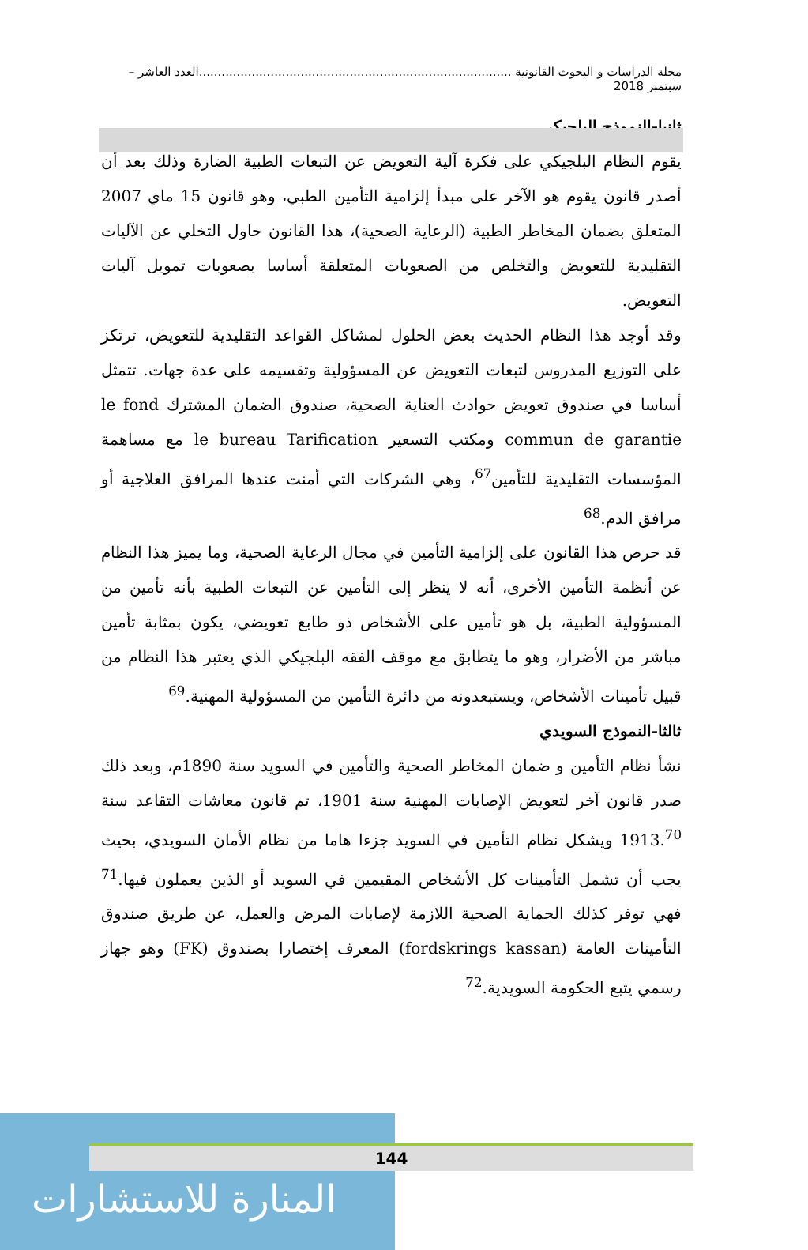مجلة الدراسات و البحوث القانونية ...................................................................................العدد العاشر – سبتمبر 2018
ثانيا-النموذج البلجيكي
يقوم النظام البلجيكي على فكرة آلية التعويض عن التبعات الطبية الضارة وذلك بعد أن أصدر قانون يقوم هو الآخر على مبدأ إلزامية التأمين الطبي، وهو قانون 15 ماي 2007 المتعلق بضمان المخاطر الطبية (الرعاية الصحية)، هذا القانون حاول التخلي عن الآليات التقليدية للتعويض والتخلص من الصعوبات المتعلقة أساسا بصعوبات تمويل آليات التعويض.
وقد أوجد هذا النظام الحديث بعض الحلول لمشاكل القواعد التقليدية للتعويض، ترتكز على التوزيع المدروس لتبعات التعويض عن المسؤولية وتقسيمه على عدة جهات. تتمثل أساسا في صندوق تعويض حوادث العناية الصحية، صندوق الضمان المشترك le fond commun de garantie ومكتب التسعير le bureau Tarification مع مساهمة المؤسسات التقليدية للتأمين<sup>67</sup>، وهي الشركات التي أمنت عندها المرافق العلاجية أو مرافق الدم.<sup>68</sup>
قد حرص هذا القانون على إلزامية التأمين في مجال الرعاية الصحية، وما يميز هذا النظام عن أنظمة التأمين الأخرى، أنه لا ينظر إلى التأمين عن التبعات الطبية بأنه تأمين من المسؤولية الطبية، بل هو تأمين على الأشخاص ذو طابع تعويضي، يكون بمثابة تأمين مباشر من الأضرار، وهو ما يتطابق مع موقف الفقه البلجيكي الذي يعتبر هذا النظام من قبيل تأمينات الأشخاص، ويستبعدونه من دائرة التأمين من المسؤولية المهنية.<sup>69</sup>
ثالثا-النموذج السويدي
نشأ نظام التأمين و ضمان المخاطر الصحية والتأمين في السويد سنة 1890م، وبعد ذلك صدر قانون آخر لتعويض الإصابات المهنية سنة 1901، تم قانون معاشات التقاعد سنة 1913.<sup>70</sup> ويشكل نظام التأمين في السويد جزءا هاما من نظام الأمان السويدي، بحيث يجب أن تشمل التأمينات كل الأشخاص المقيمين في السويد أو الذين يعملون فيها.<sup>71</sup> فهي توفر كذلك الحماية الصحية اللازمة لإصابات المرض والعمل، عن طريق صندوق التأمينات العامة (fordskrings kassan) المعرف إختصارا بصندوق (FK) وهو جهاز رسمي يتبع الحكومة السويدية.<sup>72</sup>
المنارة للاستشارات
144